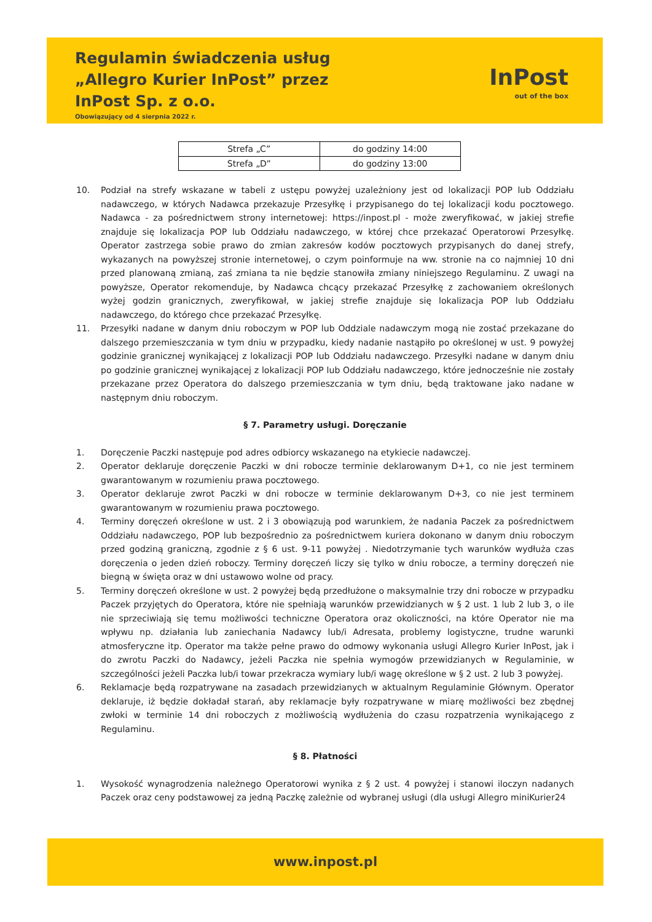Regulamin świadczenia usług
„Allegro Kurier InPost” przez
InPost Sp. z o.o.
Obowiązujący od 4 sierpnia 2022 r.
InPost
out of the box
| Strefa „C” | do godziny 14:00 |
| Strefa „D” | do godziny 13:00 |
10. Podział na strefy wskazane w tabeli z ustępu powyżej uzależniony jest od lokalizacji POP lub Oddziału nadawczego, w których Nadawca przekazuje Przesyłkę i przypisanego do tej lokalizacji kodu pocztowego. Nadawca - za pośrednictwem strony internetowej: https://inpost.pl - może zweryfikować, w jakiej strefie znajduje się lokalizacja POP lub Oddziału nadawczego, w której chce przekazać Operatorowi Przesyłkę. Operator zastrzega sobie prawo do zmian zakresów kodów pocztowych przypisanych do danej strefy, wykazanych na powyższej stronie internetowej, o czym poinformuje na ww. stronie na co najmniej 10 dni przed planowaną zmianą, zaś zmiana ta nie będzie stanowiła zmiany niniejszego Regulaminu. Z uwagi na powyższe, Operator rekomenduje, by Nadawca chcący przekazać Przesyłkę z zachowaniem określonych wyżej godzin granicznych, zweryfikował, w jakiej strefie znajduje się lokalizacja POP lub Oddziału nadawczego, do którego chce przekazać Przesyłkę.
11. Przesyłki nadane w danym dniu roboczym w POP lub Oddziale nadawczym mogą nie zostać przekazane do dalszego przemieszczania w tym dniu w przypadku, kiedy nadanie nastąpiło po określonej w ust. 9 powyżej godzinie granicznej wynikającej z lokalizacji POP lub Oddziału nadawczego. Przesyłki nadane w danym dniu po godzinie granicznej wynikającej z lokalizacji POP lub Oddziału nadawczego, które jednocześnie nie zostały przekazane przez Operatora do dalszego przemieszczania w tym dniu, będą traktowane jako nadane w następnym dniu roboczym.
§ 7. Parametry usługi. Doręczanie
1. Doręczenie Paczki następuje pod adres odbiorcy wskazanego na etykiecie nadawczej.
2. Operator deklaruje doręczenie Paczki w dni robocze terminie deklarowanym D+1, co nie jest terminem gwarantowanym w rozumieniu prawa pocztowego.
3. Operator deklaruje zwrot Paczki w dni robocze w terminie deklarowanym D+3, co nie jest terminem gwarantowanym w rozumieniu prawa pocztowego.
4. Terminy doręczeń określone w ust. 2 i 3 obowiązują pod warunkiem, że nadania Paczek za pośrednictwem Oddziału nadawczego, POP lub bezpośrednio za pośrednictwem kuriera dokonano w danym dniu roboczym przed godziną graniczną, zgodnie z § 6 ust. 9-11 powyżej . Niedotrzymanie tych warunków wydłuża czas doręczenia o jeden dzień roboczy. Terminy doręczeń liczy się tylko w dniu robocze, a terminy doręczeń nie biegną w święta oraz w dni ustawowo wolne od pracy.
5. Terminy doręczeń określone w ust. 2 powyżej będą przedłużone o maksymalnie trzy dni robocze w przypadku Paczek przyjętych do Operatora, które nie spełniają warunków przewidzianych w § 2 ust. 1 lub 2 lub 3, o ile nie sprzeciwiają się temu możliwości techniczne Operatora oraz okoliczności, na które Operator nie ma wpływu np. działania lub zaniechania Nadawcy lub/i Adresata, problemy logistyczne, trudne warunki atmosferyczne itp. Operator ma także pełne prawo do odmowy wykonania usługi Allegro Kurier InPost, jak i do zwrotu Paczki do Nadawcy, jeżeli Paczka nie spełnia wymogów przewidzianych w Regulaminie, w szczególności jeżeli Paczka lub/i towar przekracza wymiary lub/i wagę określone w § 2 ust. 2 lub 3 powyżej.
6. Reklamacje będą rozpatrywane na zasadach przewidzianych w aktualnym Regulaminie Głównym. Operator deklaruje, iż będzie dokładał starań, aby reklamacje były rozpatrywane w miarę możliwości bez zbędnej zwłoki w terminie 14 dni roboczych z możliwością wydłużenia do czasu rozpatrzenia wynikającego z Regulaminu.
§ 8. Płatności
1. Wysokość wynagrodzenia należnego Operatorowi wynika z § 2 ust. 4 powyżej i stanowi iloczyn nadanych Paczek oraz ceny podstawowej za jedną Paczkę zależnie od wybranej usługi (dla usługi Allegro miniKurier24
www.inpost.pl